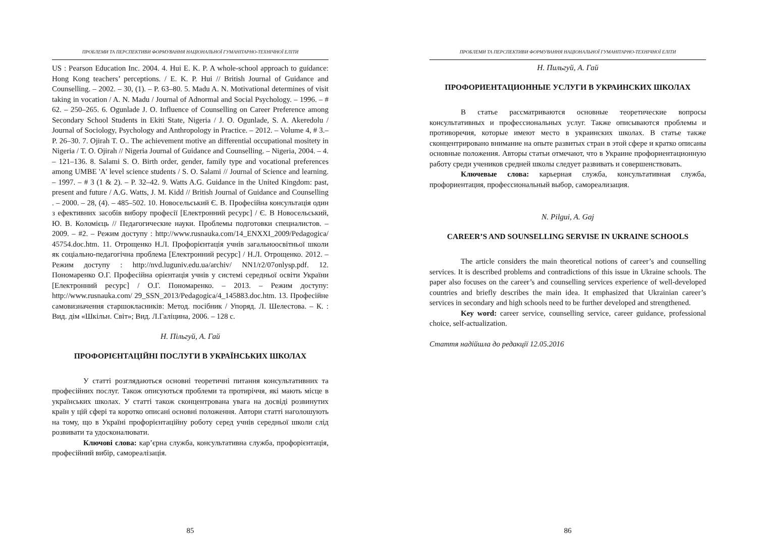ПРОБЛЕМИ ТА ПЕРСПЕКТИВИ ФОРМУВАННЯ НАЦІОНАЛЬНОЇ ГУМАНІТАРНО-ТЕХНІЧНОЇ ЕЛІТИ
US : Pearson Education Inc. 2004. 4. Hui E. K. P. A whole-school approach to guidance: Hong Kong teachers’ perceptions. / E. K. P. Hui // British Journal of Guidance and Counselling. – 2002. – 30, (1). – P. 63–80. 5. Madu A. N. Motivational determines of visit taking in vocation / A. N. Madu / Journal of Adnormal and Social Psychology. – 1996. – # 62. – 250–265. 6. Ogunlade J. O. Influence of Counselling on Career Preference among Secondary School Students in Ekiti State, Nigeria / J. O. Ogunlade, S. A. Akeredolu / Journal of Sociology, Psychology and Anthropology in Practice. – 2012. – Volume 4, # 3.– P. 26–30. 7. Ojirah T. O.. The achievement motive an differential occupational mositety in Nigeria / T. O. Ojirah // Nigeria Journal of Guidance and Counselling. – Nigeria, 2004. – 4. – 121–136. 8. Salami S. O. Birth order, gender, family type and vocational preferences among UMBE 'A' level science students / S. O. Salami // Journal of Science and learning. – 1997. – # 3 (1 & 2). – P. 32–42. 9. Watts A.G. Guidance in the United Kingdom: past, present and future / A.G. Watts, J. M. Kidd // British Journal of Guidance and Counselling . – 2000. – 28, (4). – 485–502. 10. Новосельський Є. В. Професійна консультація один з ефективних засобів вибору професії [Електронний ресурс] / Є. В Новосельський, Ю. В. Коломієць // Педагогические науки. Проблемы подготовки специалистов. – 2009. – #2. – Режим доступу : http://www.rusnauka.com/14_ENXXI_2009/Pedagogica/ 45754.doc.htm. 11. Отрощенко Н.Л. Профорієнтація учнів загальноосвітньої школи як соціально-педагогічна проблема [Електронний ресурс] / Н.Л. Отрощенко. 2012. – Режим доступу : http://nvd.luguniv.edu.ua/archiv/ NN1/r2/07onlysp.pdf. 12. Пономаренко О.Г. Професійна орієнтація учнів у системі середньої освіти України [Електронний ресурс] / О.Г. Пономаренко. – 2013. – Режим доступу: http://www.rusnauka.com/ 29_SSN_2013/Pedagogica/4_145883.doc.htm. 13. Професійне самовизначення старшокласників: Метод. посібник / Упоряд. Л. Шелестова. – К. : Вид. дім «Шкільн. Світ»; Вид. Л.Галіцина, 2006. – 128 с.
Н. Пільгуй, А. Гай
ПРОФОРІЄНТАЦІЙНІ ПОСЛУГИ В УКРАЇНСЬКИХ ШКОЛАХ
У статті розглядаються основні теоретичні питання консультативних та професійних послуг. Також описуються проблеми та протиріччя, які мають місце в українських школах. У статті також сконцентрована увага на досвіді розвинутих країн у цій сфері та коротко описані основні положення. Автори статті наголошують на тому, що в Україні профорієнтаційну роботу серед учнів середньої школи слід розвивати та удосконалювати.
Ключові слова: кар’єрна служба, консультативна служба, профорієнтація, професійний вибір, самореалізація.
85
ПРОБЛЕМИ ТА ПЕРСПЕКТИВИ ФОРМУВАННЯ НАЦІОНАЛЬНОЇ ГУМАНІТАРНО-ТЕХНІЧНОЇ ЕЛІТИ
Н. Пильгуй, А. Гай
ПРОФОРИЕНТАЦИОННЫЕ УСЛУГИ В УКРАИНСКИХ ШКОЛАХ
В статье рассматриваются основные теоретические вопросы консультативных и профессиональных услуг. Также описываются проблемы и противоречия, которые имеют место в украинских школах. В статье также сконцентрировано внимание на опыте развитых стран в этой сфере и кратко описаны основные положения. Авторы статьи отмечают, что в Украине профориентационную работу среди учеников средней школы следует развивать и совершенствовать.
Ключевые слова: карьерная служба, консультативная служба, профориентация, профессиональный выбор, самореализация.
N. Pilgui, A. Gaj
CAREER’S AND SOUNSELLING SERVISE IN UKRAINE SCHOOLS
The article considers the main theoretical notions of career’s and counselling services. It is described problems and contradictions of this issue in Ukraine schools. The paper also focuses on the career’s and counselling services experience of well-developed countries and briefly describes the main idea. It emphasized that Ukrainian career’s services in secondary and high schools need to be further developed and strengthened.
Key word: career service, counselling service, career guidance, professional choice, self-actualization.
Стаття надійшла до редакції 12.05.2016
86